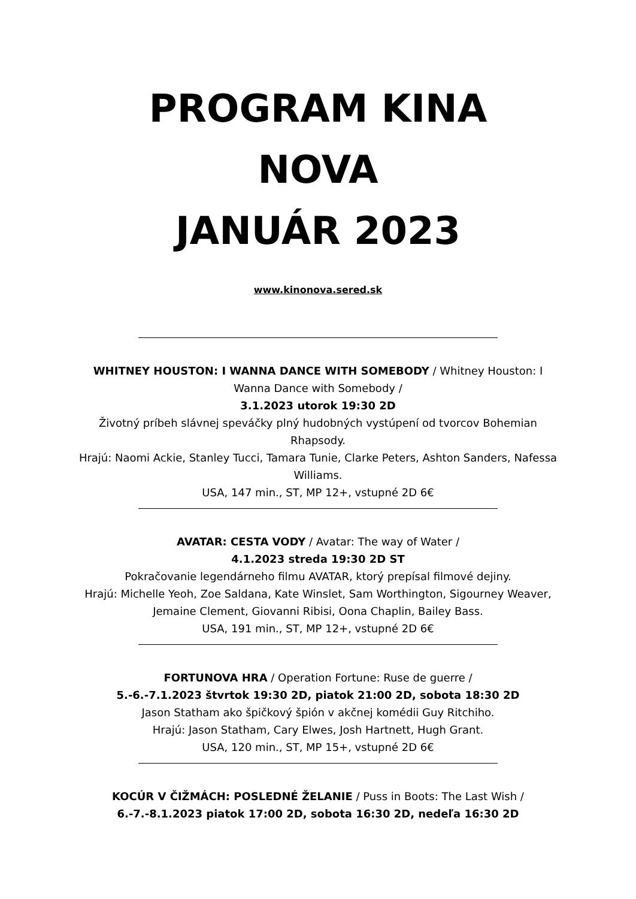PROGRAM KINA
NOVA
JANUÁR 2023
www.kinonova.sered.sk
WHITNEY HOUSTON: I WANNA DANCE WITH SOMEBODY / Whitney Houston: I Wanna Dance with Somebody /
3.1.2023 utorok 19:30 2D
Životný príbeh slávnej speváčky plný hudobných vystúpení od tvorcov Bohemian Rhapsody.
Hrajú: Naomi Ackie, Stanley Tucci, Tamara Tunie, Clarke Peters, Ashton Sanders, Nafessa Williams.
USA, 147 min., ST, MP 12+, vstupné 2D 6€
AVATAR: CESTA VODY / Avatar: The way of Water /
4.1.2023 streda 19:30 2D ST
Pokračovanie legendárneho filmu AVATAR, ktorý prepísal filmové dejiny.
Hrajú: Michelle Yeoh, Zoe Saldana, Kate Winslet, Sam Worthington, Sigourney Weaver, Jemaine Clement, Giovanni Ribisi, Oona Chaplin, Bailey Bass.
USA, 191 min., ST, MP 12+, vstupné 2D 6€
FORTUNOVA HRA / Operation Fortune: Ruse de guerre /
5.-6.-7.1.2023 štvrtok 19:30 2D, piatok 21:00 2D, sobota 18:30 2D
Jason Statham ako špičkový špión v akčnej komédii Guy Ritchiho.
Hrajú: Jason Statham, Cary Elwes, Josh Hartnett, Hugh Grant.
USA, 120 min., ST, MP 15+, vstupné 2D 6€
KOCÚR V ČIŽMÁCH: POSLEDNÉ ŽELANIE / Puss in Boots: The Last Wish /
6.-7.-8.1.2023 piatok 17:00 2D, sobota 16:30 2D, nedeľa 16:30 2D